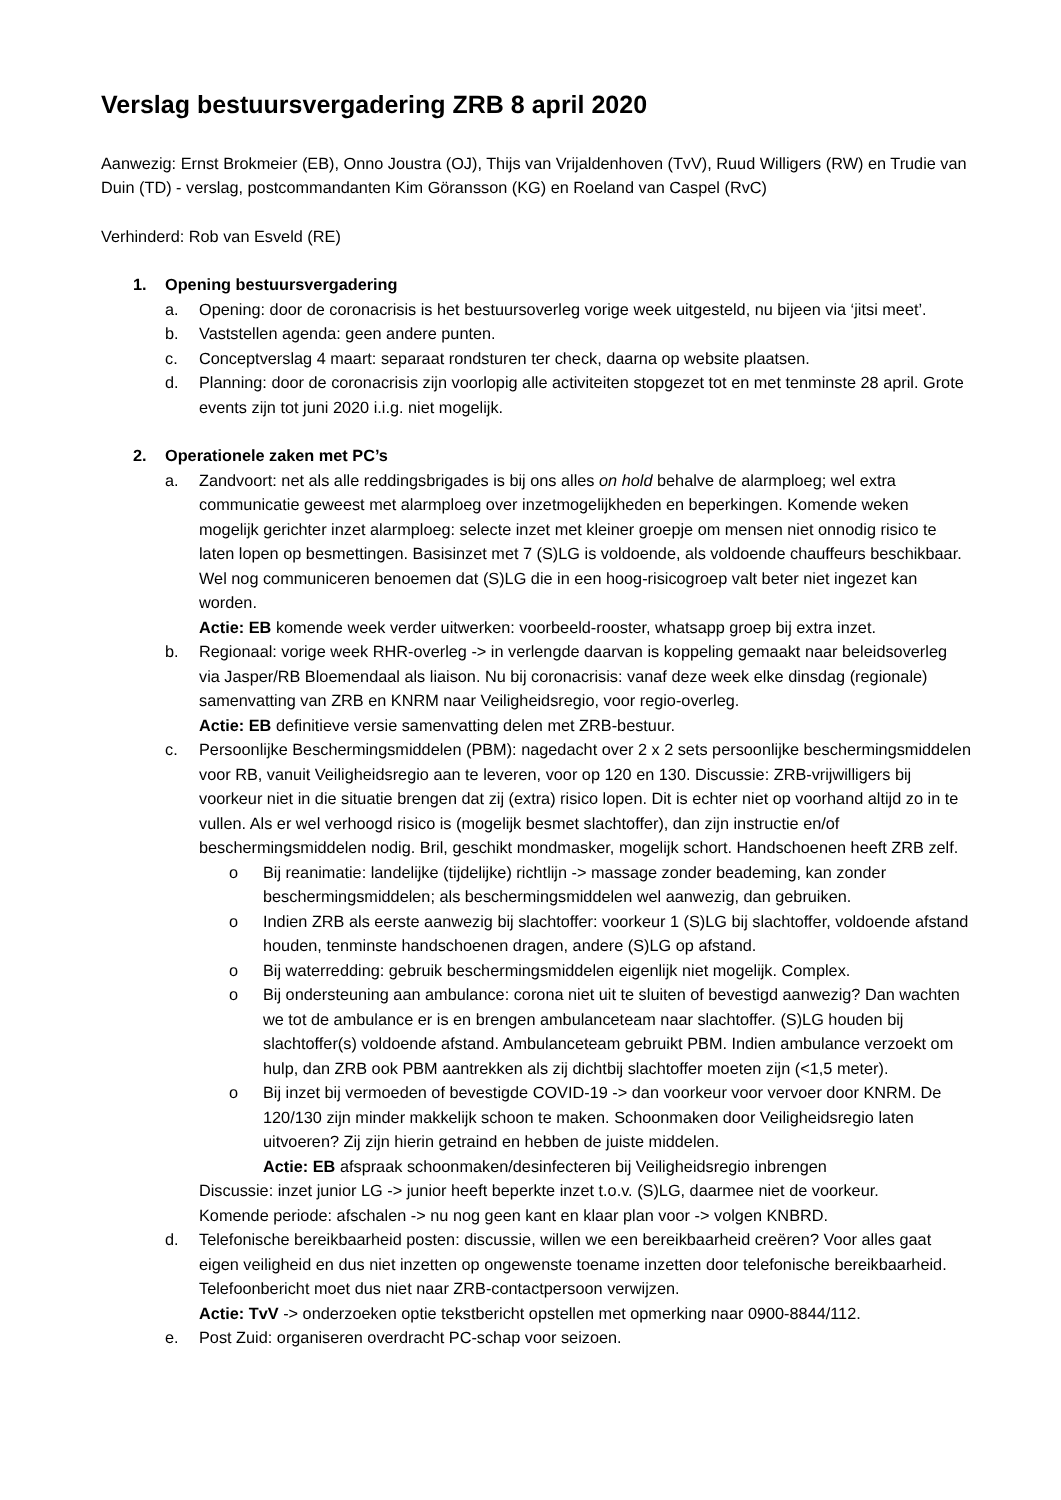Verslag bestuursvergadering ZRB 8 april 2020
Aanwezig: Ernst Brokmeier (EB), Onno Joustra (OJ), Thijs van Vrijaldenhoven (TvV), Ruud Willigers (RW) en Trudie van Duin (TD) - verslag, postcommandanten Kim Göransson (KG) en Roeland van Caspel (RvC)
Verhinderd: Rob van Esveld (RE)
1. Opening bestuursvergadering
a. Opening: door de coronacrisis is het bestuursoverleg vorige week uitgesteld, nu bijeen via ‘jitsi meet’.
b. Vaststellen agenda: geen andere punten.
c. Conceptverslag 4 maart: separaat rondsturen ter check, daarna op website plaatsen.
d. Planning: door de coronacrisis zijn voorlopig alle activiteiten stopgezet tot en met tenminste 28 april. Grote events zijn tot juni 2020 i.i.g. niet mogelijk.
2. Operationele zaken met PC’s
a. Zandvoort: net als alle reddingsbrigades is bij ons alles on hold behalve de alarmploeg; wel extra communicatie geweest met alarmploeg over inzetmogelijkheden en beperkingen. Komende weken mogelijk gerichter inzet alarmploeg: selecte inzet met kleiner groepje om mensen niet onnodig risico te laten lopen op besmettingen. Basisinzet met 7 (S)LG is voldoende, als voldoende chauffeurs beschikbaar. Wel nog communiceren benoemen dat (S)LG die in een hoog-risicogroep valt beter niet ingezet kan worden.
Actie: EB komende week verder uitwerken: voorbeeld-rooster, whatsapp groep bij extra inzet.
b. Regionaal: vorige week RHR-overleg -> in verlengde daarvan is koppeling gemaakt naar beleidsoverleg via Jasper/RB Bloemendaal als liaison. Nu bij coronacrisis: vanaf deze week elke dinsdag (regionale) samenvatting van ZRB en KNRM naar Veiligheidsregio, voor regio-overleg.
Actie: EB definitieve versie samenvatting delen met ZRB-bestuur.
c. Persoonlijke Beschermingsmiddelen (PBM): nagedacht over 2 x 2 sets persoonlijke beschermingsmiddelen voor RB, vanuit Veiligheidsregio aan te leveren, voor op 120 en 130. Discussie: ZRB-vrijwilligers bij voorkeur niet in die situatie brengen dat zij (extra) risico lopen. Dit is echter niet op voorhand altijd zo in te vullen. Als er wel verhoogd risico is (mogelijk besmet slachtoffer), dan zijn instructie en/of beschermingsmiddelen nodig. Bril, geschikt mondmasker, mogelijk schort. Handschoenen heeft ZRB zelf.
o Bij reanimatie: landelijke (tijdelijke) richtlijn -> massage zonder beademing, kan zonder beschermingsmiddelen; als beschermingsmiddelen wel aanwezig, dan gebruiken.
o Indien ZRB als eerste aanwezig bij slachtoffer: voorkeur 1 (S)LG bij slachtoffer, voldoende afstand houden, tenminste handschoenen dragen, andere (S)LG op afstand.
o Bij waterredding: gebruik beschermingsmiddelen eigenlijk niet mogelijk. Complex.
o Bij ondersteuning aan ambulance: corona niet uit te sluiten of bevestigd aanwezig? Dan wachten we tot de ambulance er is en brengen ambulanceteam naar slachtoffer. (S)LG houden bij slachtoffer(s) voldoende afstand. Ambulanceteam gebruikt PBM. Indien ambulance verzoekt om hulp, dan ZRB ook PBM aantrekken als zij dichtbij slachtoffer moeten zijn (<1,5 meter).
o Bij inzet bij vermoeden of bevestigde COVID-19 -> dan voorkeur voor vervoer door KNRM. De 120/130 zijn minder makkelijk schoon te maken. Schoonmaken door Veiligheidsregio laten uitvoeren? Zij zijn hierin getraind en hebben de juiste middelen.
Actie: EB afspraak schoonmaken/desinfecteren bij Veiligheidsregio inbrengen
Discussie: inzet junior LG -> junior heeft beperkte inzet t.o.v. (S)LG, daarmee niet de voorkeur.
Komende periode: afschalen -> nu nog geen kant en klaar plan voor -> volgen KNBRD.
d. Telefonische bereikbaarheid posten: discussie, willen we een bereikbaarheid creëren? Voor alles gaat eigen veiligheid en dus niet inzetten op ongewenste toename inzetten door telefonische bereikbaarheid. Telefoonbericht moet dus niet naar ZRB-contactpersoon verwijzen.
Actie: TvV -> onderzoeken optie tekstbericht opstellen met opmerking naar 0900-8844/112.
e. Post Zuid: organiseren overdracht PC-schap voor seizoen.